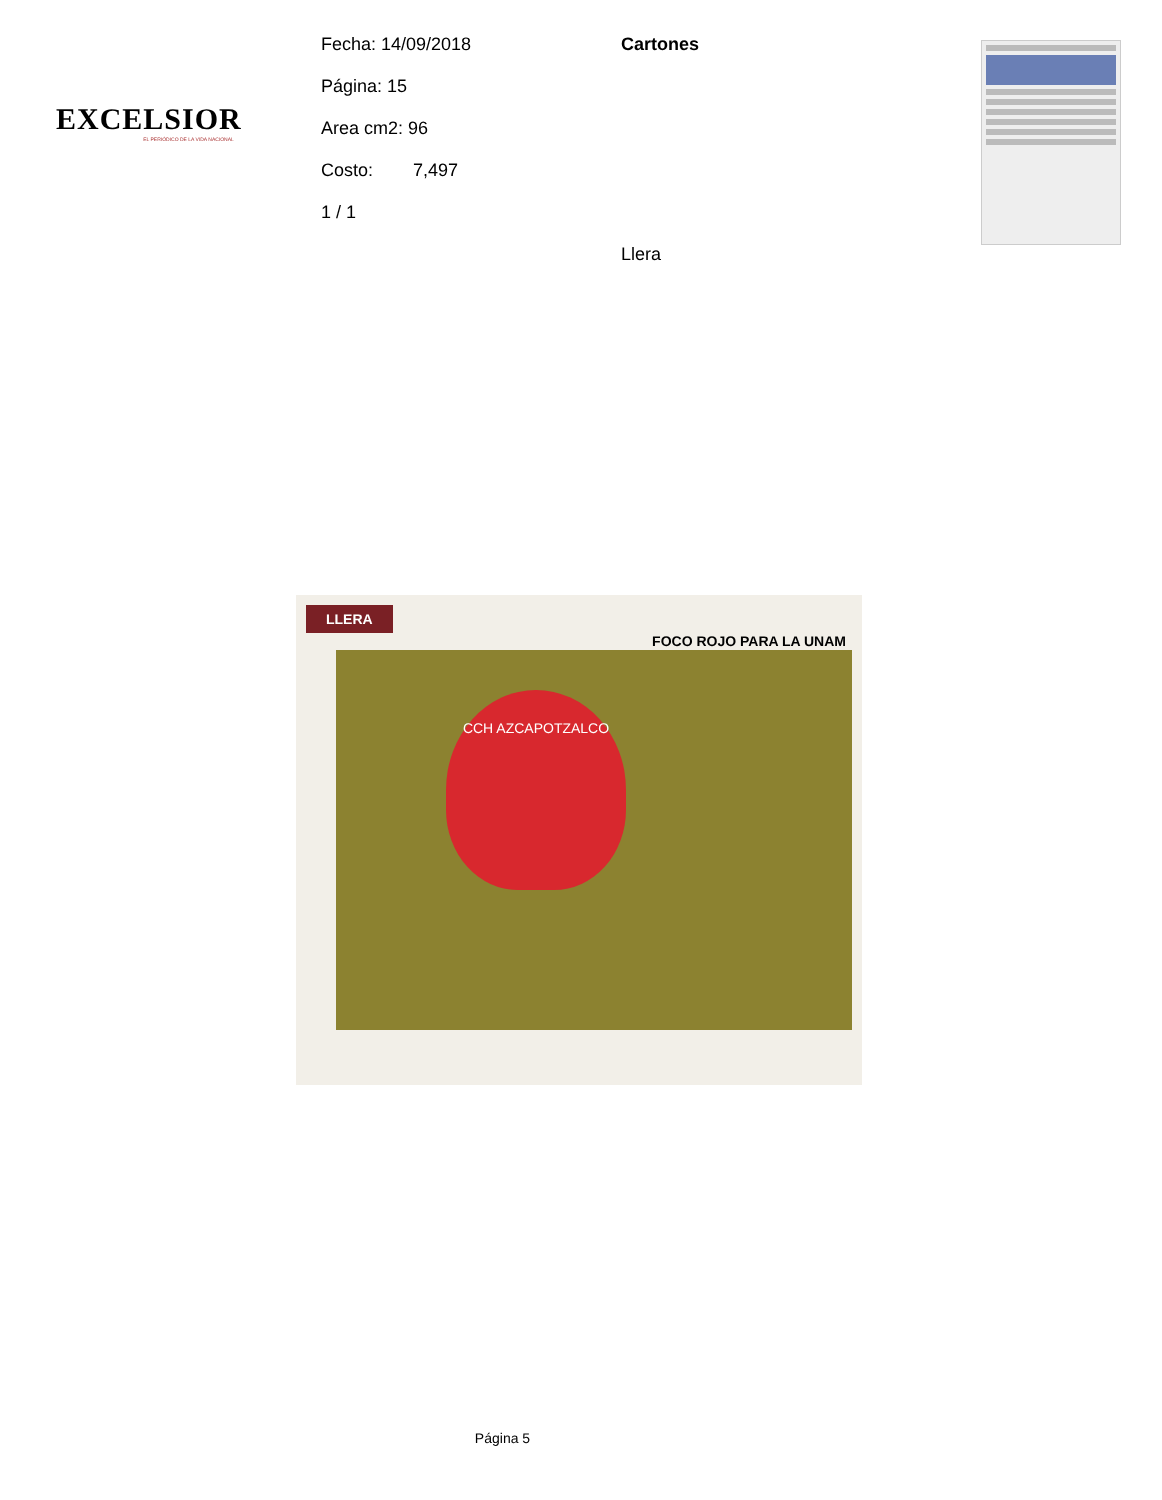EXCELSIOR
EL PERIÓDICO DE LA VIDA NACIONAL
Fecha: 14/09/2018
Página: 15
Area cm2: 96
Costo: 7,497
1 / 1
Cartones
Llera
LLERA
FOCO ROJO PARA LA UNAM
CCH AZCAPOTZALCO
Página 5